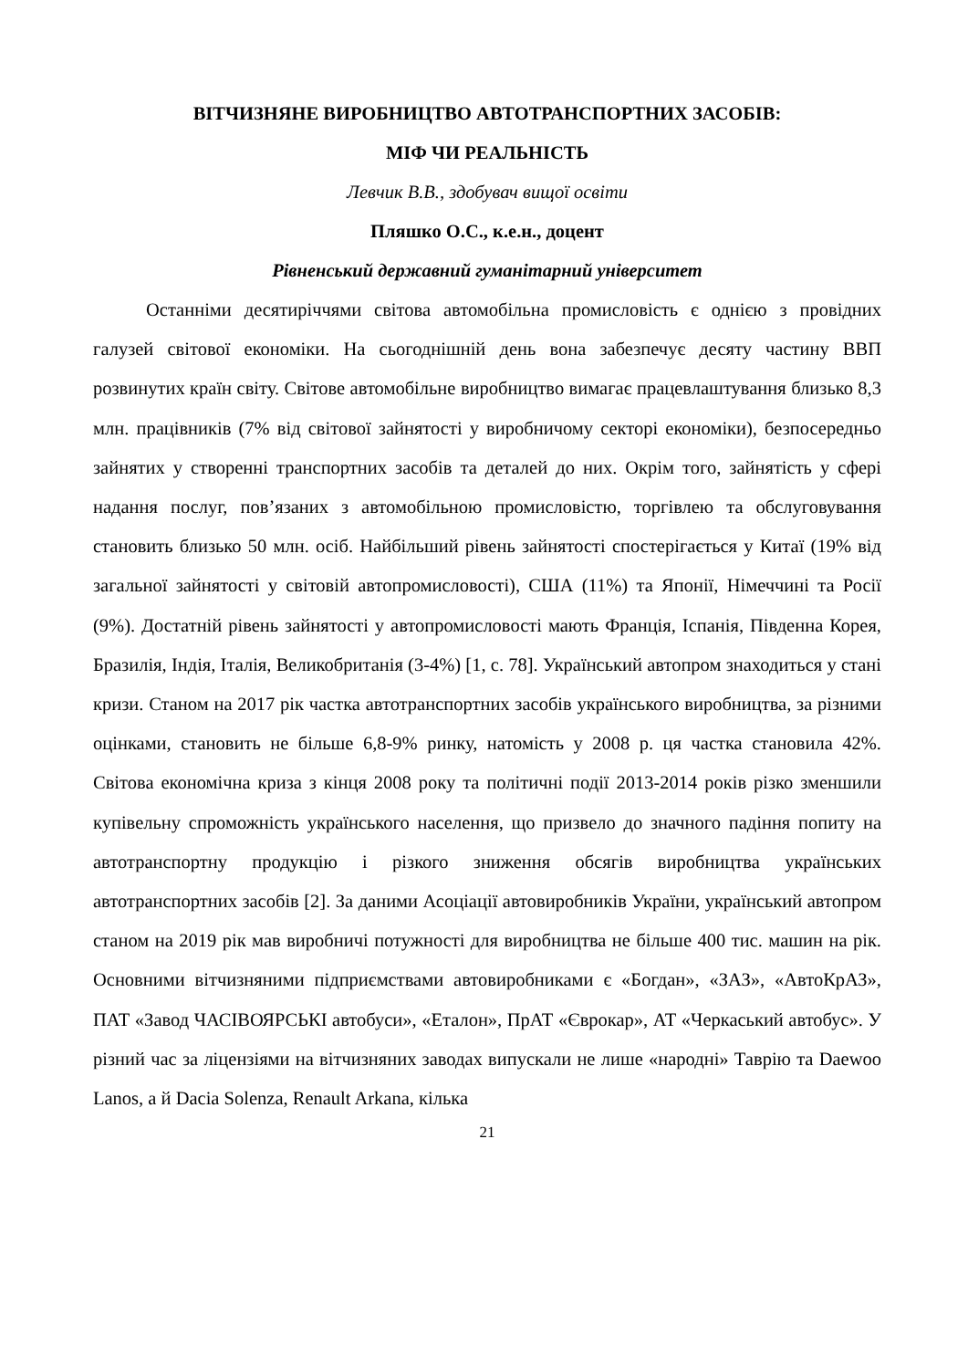ВІТЧИЗНЯНЕ ВИРОБНИЦТВО АВТОТРАНСПОРТНИХ ЗАСОБІВ:
МІФ ЧИ РЕАЛЬНІСТЬ
Левчик В.В., здобувач вищої освіти
Пляшко О.С., к.е.н., доцент
Рівненський державний гуманітарний університет
Останніми десятиріччями світова автомобільна промисловість є однією з провідних галузей світової економіки. На сьогоднішній день вона забезпечує десяту частину ВВП розвинутих країн світу. Світове автомобільне виробництво вимагає працевлаштування близько 8,3 млн. працівників (7% від світової зайнятості у виробничому секторі економіки), безпосередньо зайнятих у створенні транспортних засобів та деталей до них. Окрім того, зайнятість у сфері надання послуг, пов’язаних з автомобільною промисловістю, торгівлею та обслуговування становить близько 50 млн. осіб. Найбільший рівень зайнятості спостерігається у Китаї (19% від загальної зайнятості у світовій автопромисловості), США (11%) та Японії, Німеччині та Росії (9%). Достатній рівень зайнятості у автопромисловості мають Франція, Іспанія, Південна Корея, Бразилія, Індія, Італія, Великобританія (3-4%) [1, с. 78]. Український автопром знаходиться у стані кризи. Станом на 2017 рік частка автотранспортних засобів українського виробництва, за різними оцінками, становить не більше 6,8-9% ринку, натомість у 2008 р. ця частка становила 42%. Світова економічна криза з кінця 2008 року та політичні події 2013-2014 років різко зменшили купівельну спроможність українського населення, що призвело до значного падіння попиту на автотранспортну продукцію і різкого зниження обсягів виробництва українських автотранспортних засобів [2]. За даними Асоціації автовиробників України, український автопром станом на 2019 рік мав виробничі потужності для виробництва не більше 400 тис. машин на рік. Основними вітчизняними підприємствами автовиробниками є «Богдан», «ЗАЗ», «АвтоКрАЗ», ПАТ «Завод ЧАСІВОЯРСЬКІ автобуси», «Еталон», ПрАТ «Єврокар», АТ «Черкаський автобус». У різний час за ліцензіями на вітчизняних заводах випускали не лише «народні» Таврію та Daewoo Lanos, а й Dacia Solenza, Renault Arkana, кілька
21